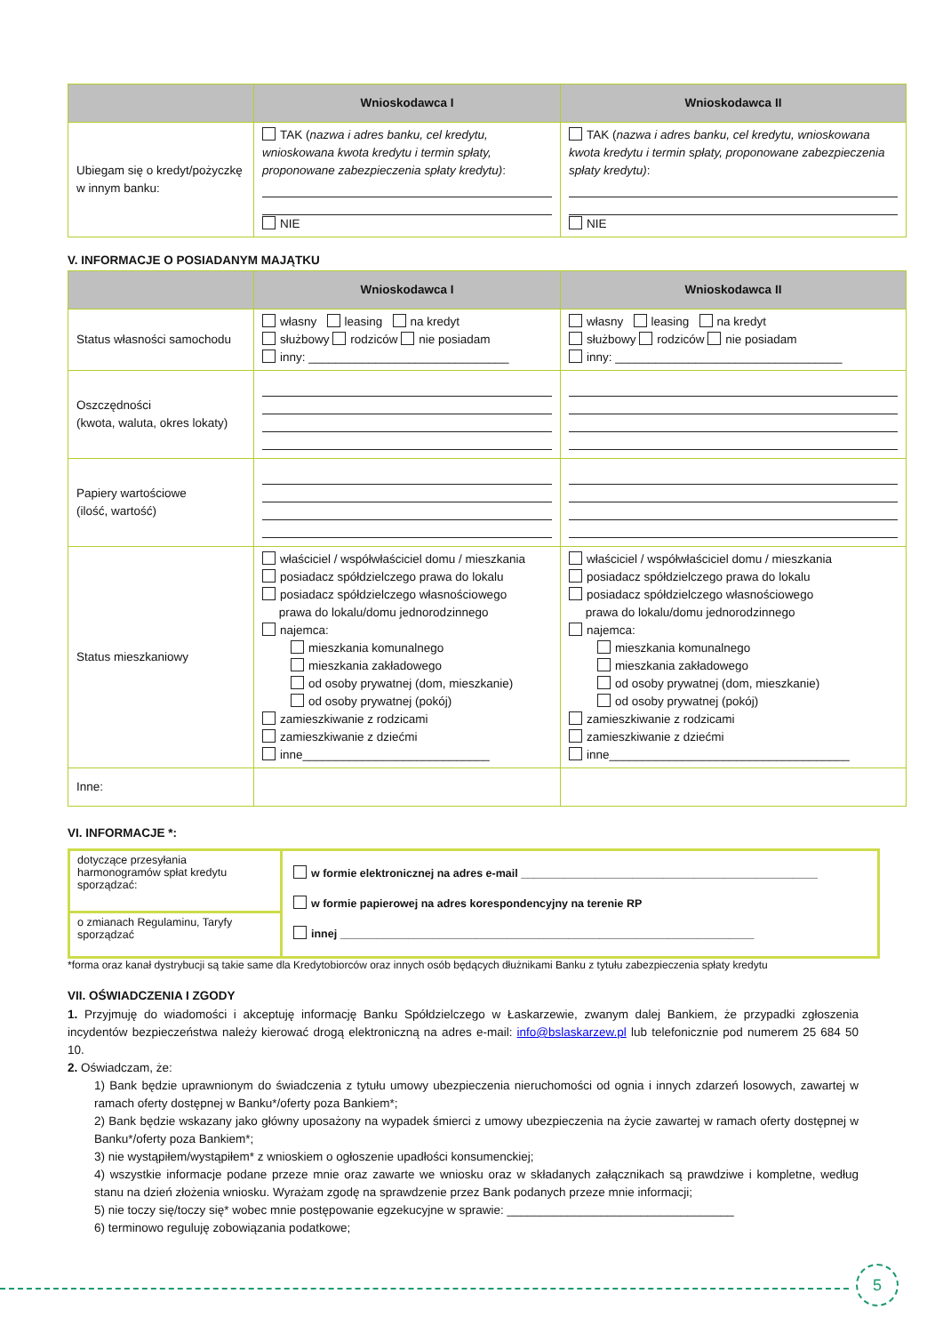| | Wnioskodawca I | Wnioskodawca II |
| --- | --- | --- |
| Ubiegam się o kredyt/pożyczkę w innym banku: | TAK ( nazwa i adres banku, cel kredytu, wnioskowana kwota kredytu i termin spłaty, proponowane zabezpieczenia spłaty kredytu) : NIE | TAK ( nazwa i adres banku, cel kredytu, wnioskowana kwota kredytu i termin spłaty, proponowane zabezpieczenia spłaty kredytu) : NIE |
V. INFORMACJE O POSIADANYM MAJĄTKU
| | Wnioskodawca I | Wnioskodawca II |
| --- | --- | --- |
| Status własności samochodu | własny leasing na kredyt służbowy rodziców nie posiadam inny: ______________________________ | własny leasing na kredyt służbowy rodziców nie posiadam inny: __________________________________ |
| Oszczędności (kwota, waluta, okres lokaty) | | |
| Papiery wartościowe (ilość, wartość) | | |
| Status mieszkaniowy | właściciel / współwłaściciel domu / mieszkania posiadacz spółdzielczego prawa do lokalu posiadacz spółdzielczego własnościowego prawa do lokalu/domu jednorodzinnego najemca: mieszkania komunalnego mieszkania zakładowego od osoby prywatnej (dom, mieszkanie) od osoby prywatnej (pokój) zamieszkiwanie z rodzicami zamieszkiwanie z dziećmi inne____________________________ | właściciel / współwłaściciel domu / mieszkania posiadacz spółdzielczego prawa do lokalu posiadacz spółdzielczego własnościowego prawa do lokalu/domu jednorodzinnego najemca: mieszkania komunalnego mieszkania zakładowego od osoby prywatnej (dom, mieszkanie) od osoby prywatnej (pokój) zamieszkiwanie z rodzicami zamieszkiwanie z dziećmi inne____________________________________ |
| Inne: | | |
VI. INFORMACJE *:
| dotyczące przesyłania harmonogramów spłat kredytu sporządzać: | w formie elektronicznej na adres e-mail ________________________________________________ w formie papierowej na adres korespondencyjny na terenie RP innej ___________________________________________________________________ |
| o zmianach Regulaminu, Taryfy sporządzać | |
*forma oraz kanał dystrybucji są takie same dla Kredytobiorców oraz innych osób będących dłużnikami Banku z tytułu zabezpieczenia spłaty kredytu
VII. OŚWIADCZENIA I ZGODY
1. Przyjmuję do wiadomości i akceptuję informację Banku Spółdzielczego w Łaskarzewie, zwanym dalej Bankiem, że przypadki zgłoszenia incydentów bezpieczeństwa należy kierować drogą elektroniczną na adres e-mail: info@bslaskarzew.pl lub telefonicznie pod numerem 25 684 50 10.
2. Oświadczam, że:
1) Bank będzie uprawnionym do świadczenia z tytułu umowy ubezpieczenia nieruchomości od ognia i innych zdarzeń losowych, zawartej w ramach oferty dostępnej w Banku*/oferty poza Bankiem*;
2) Bank będzie wskazany jako główny uposażony na wypadek śmierci z umowy ubezpieczenia na życie zawartej w ramach oferty dostępnej w Banku*/oferty poza Bankiem*;
3) nie wystąpiłem/wystąpiłem* z wnioskiem o ogłoszenie upadłości konsumenckiej;
4) wszystkie informacje podane przeze mnie oraz zawarte we wniosku oraz w składanych załącznikach są prawdziwe i kompletne, według stanu na dzień złożenia wniosku. Wyrażam zgodę na sprawdzenie przez Bank podanych przeze mnie informacji;
5) nie toczy się/toczy się* wobec mnie postępowanie egzekucyjne w sprawie: __________________________________
6) terminowo reguluję zobowiązania podatkowe;
5